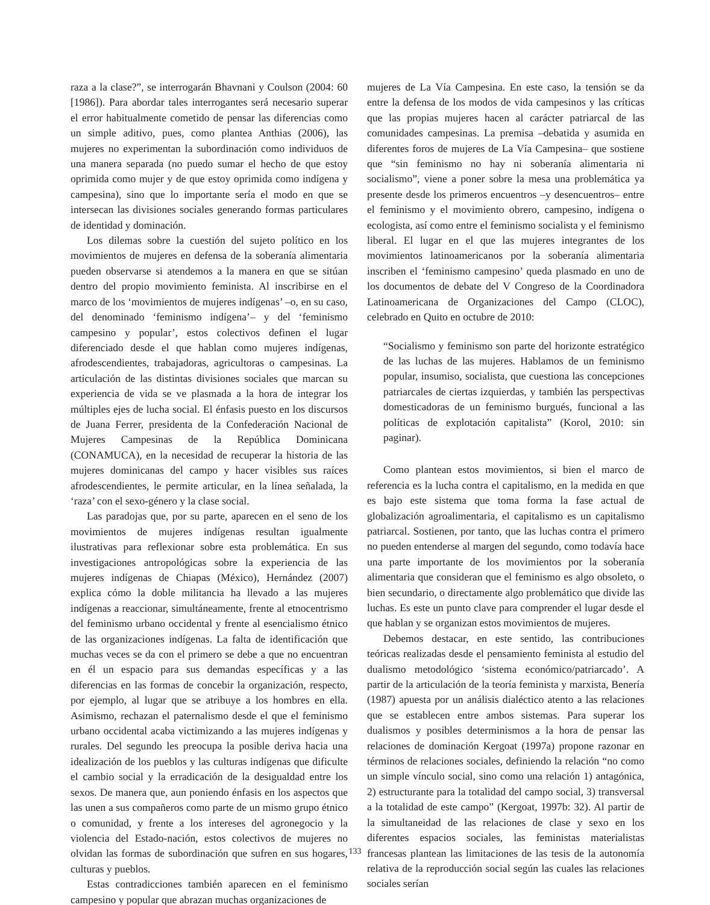raza a la clase?”, se interrogarán Bhavnani y Coulson (2004: 60 [1986]). Para abordar tales interrogantes será necesario superar el error habitualmente cometido de pensar las diferencias como un simple aditivo, pues, como plantea Anthias (2006), las mujeres no experimentan la subordinación como individuos de una manera separada (no puedo sumar el hecho de que estoy oprimida como mujer y de que estoy oprimida como indígena y campesina), sino que lo importante sería el modo en que se intersecan las divisiones sociales generando formas particulares de identidad y dominación.
Los dilemas sobre la cuestión del sujeto político en los movimientos de mujeres en defensa de la soberanía alimentaria pueden observarse si atendemos a la manera en que se sitúan dentro del propio movimiento feminista. Al inscribirse en el marco de los ‘movimientos de mujeres indígenas’ –o, en su caso, del denominado ‘feminismo indígena’– y del ‘feminismo campesino y popular’, estos colectivos definen el lugar diferenciado desde el que hablan como mujeres indígenas, afrodescendientes, trabajadoras, agricultoras o campesinas. La articulación de las distintas divisiones sociales que marcan su experiencia de vida se ve plasmada a la hora de integrar los múltiples ejes de lucha social. El énfasis puesto en los discursos de Juana Ferrer, presidenta de la Confederación Nacional de Mujeres Campesinas de la República Dominicana (CONAMUCA), en la necesidad de recuperar la historia de las mujeres dominicanas del campo y hacer visibles sus raíces afrodescendientes, le permite articular, en la línea señalada, la ‘raza’ con el sexo-género y la clase social.
Las paradojas que, por su parte, aparecen en el seno de los movimientos de mujeres indígenas resultan igualmente ilustrativas para reflexionar sobre esta problemática. En sus investigaciones antropológicas sobre la experiencia de las mujeres indígenas de Chiapas (México), Hernández (2007) explica cómo la doble militancia ha llevado a las mujeres indígenas a reaccionar, simultáneamente, frente al etnocentrismo del feminismo urbano occidental y frente al esencialismo étnico de las organizaciones indígenas. La falta de identificación que muchas veces se da con el primero se debe a que no encuentran en él un espacio para sus demandas específicas y a las diferencias en las formas de concebir la organización, respecto, por ejemplo, al lugar que se atribuye a los hombres en ella. Asimismo, rechazan el paternalismo desde el que el feminismo urbano occidental acaba victimizando a las mujeres indígenas y rurales. Del segundo les preocupa la posible deriva hacia una idealización de los pueblos y las culturas indígenas que dificulte el cambio social y la erradicación de la desigualdad entre los sexos. De manera que, aun poniendo énfasis en los aspectos que las unen a sus compañeros como parte de un mismo grupo étnico o comunidad, y frente a los intereses del agronegocio y la violencia del Estado-nación, estos colectivos de mujeres no olvidan las formas de subordinación que sufren en sus hogares, culturas y pueblos.
Estas contradicciones también aparecen en el feminismo campesino y popular que abrazan muchas organizaciones de
mujeres de La Vía Campesina. En este caso, la tensión se da entre la defensa de los modos de vida campesinos y las críticas que las propias mujeres hacen al carácter patriarcal de las comunidades campesinas. La premisa –debatida y asumida en diferentes foros de mujeres de La Vía Campesina– que sostiene que “sin feminismo no hay ni soberanía alimentaria ni socialismo”, viene a poner sobre la mesa una problemática ya presente desde los primeros encuentros –y desencuentros– entre el feminismo y el movimiento obrero, campesino, indígena o ecologista, así como entre el feminismo socialista y el feminismo liberal. El lugar en el que las mujeres integrantes de los movimientos latinoamericanos por la soberanía alimentaria inscriben el ‘feminismo campesino’ queda plasmado en uno de los documentos de debate del V Congreso de la Coordinadora Latinoamericana de Organizaciones del Campo (CLOC), celebrado en Quito en octubre de 2010:
“Socialismo y feminismo son parte del horizonte estratégico de las luchas de las mujeres. Hablamos de un feminismo popular, insumiso, socialista, que cuestiona las concepciones patriarcales de ciertas izquierdas, y también las perspectivas domesticadoras de un feminismo burgués, funcional a las políticas de explotación capitalista” (Korol, 2010: sin paginar).
Como plantean estos movimientos, si bien el marco de referencia es la lucha contra el capitalismo, en la medida en que es bajo este sistema que toma forma la fase actual de globalización agroalimentaria, el capitalismo es un capitalismo patriarcal. Sostienen, por tanto, que las luchas contra el primero no pueden entenderse al margen del segundo, como todavía hace una parte importante de los movimientos por la soberanía alimentaria que consideran que el feminismo es algo obsoleto, o bien secundario, o directamente algo problemático que divide las luchas. Es este un punto clave para comprender el lugar desde el que hablan y se organizan estos movimientos de mujeres.
Debemos destacar, en este sentido, las contribuciones teóricas realizadas desde el pensamiento feminista al estudio del dualismo metodológico ‘sistema económico/patriarcado’. A partir de la articulación de la teoría feminista y marxista, Benería (1987) apuesta por un análisis dialéctico atento a las relaciones que se establecen entre ambos sistemas. Para superar los dualismos y posibles determinismos a la hora de pensar las relaciones de dominación Kergoat (1997a) propone razonar en términos de relaciones sociales, definiendo la relación “no como un simple vínculo social, sino como una relación 1) antagónica, 2) estructurante para la totalidad del campo social, 3) transversal a la totalidad de este campo” (Kergoat, 1997b: 32). Al partir de la simultaneidad de las relaciones de clase y sexo en los diferentes espacios sociales, las feministas materialistas francesas plantean las limitaciones de las tesis de la autonomía relativa de la reproducción social según las cuales las relaciones sociales serían
133